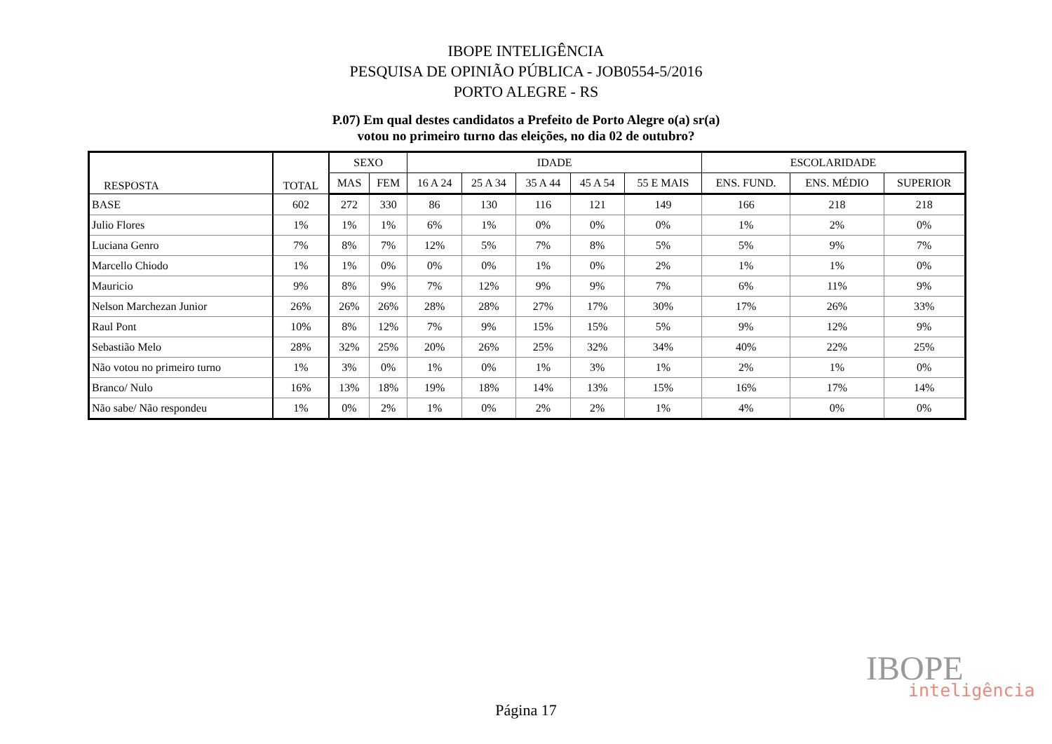IBOPE INTELIGÊNCIA
PESQUISA DE OPINIÃO PÚBLICA - JOB0554-5/2016
PORTO ALEGRE - RS
P.07) Em qual destes candidatos a Prefeito de Porto Alegre o(a) sr(a)
votou no primeiro turno das eleições, no dia 02 de outubro?
| RESPOSTA | TOTAL | SEXO | | IDADE | | | | | ESCOLARIDADE | | |
| --- | --- | --- | --- | --- | --- | --- | --- | --- | --- | --- | --- |
| | | MAS | FEM | 16 A 24 | 25 A 34 | 35 A 44 | 45 A 54 | 55 E MAIS | ENS. FUND. | ENS. MÉDIO | SUPERIOR |
| BASE | 602 | 272 | 330 | 86 | 130 | 116 | 121 | 149 | 166 | 218 | 218 |
| Julio Flores | 1% | 1% | 1% | 6% | 1% | 0% | 0% | 0% | 1% | 2% | 0% |
| Luciana Genro | 7% | 8% | 7% | 12% | 5% | 7% | 8% | 5% | 5% | 9% | 7% |
| Marcello Chiodo | 1% | 1% | 0% | 0% | 0% | 1% | 0% | 2% | 1% | 1% | 0% |
| Mauricio | 9% | 8% | 9% | 7% | 12% | 9% | 9% | 7% | 6% | 11% | 9% |
| Nelson Marchezan Junior | 26% | 26% | 26% | 28% | 28% | 27% | 17% | 30% | 17% | 26% | 33% |
| Raul Pont | 10% | 8% | 12% | 7% | 9% | 15% | 15% | 5% | 9% | 12% | 9% |
| Sebastião Melo | 28% | 32% | 25% | 20% | 26% | 25% | 32% | 34% | 40% | 22% | 25% |
| Não votou no primeiro turno | 1% | 3% | 0% | 1% | 0% | 1% | 3% | 1% | 2% | 1% | 0% |
| Branco/ Nulo | 16% | 13% | 18% | 19% | 18% | 14% | 13% | 15% | 16% | 17% | 14% |
| Não sabe/ Não respondeu | 1% | 0% | 2% | 1% | 0% | 2% | 2% | 1% | 4% | 0% | 0% |
IBOPE
inteligência
Página 17